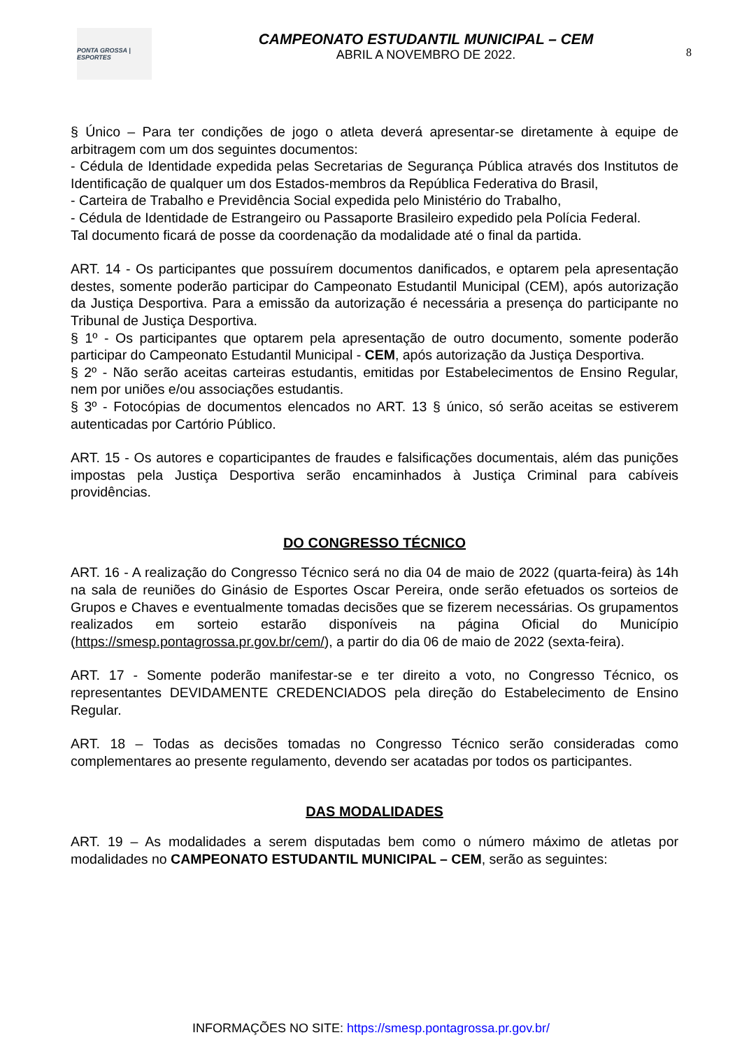PONTA GROSSA | ESPORTES
CAMPEONATO ESTUDANTIL MUNICIPAL – CEM
ABRIL A NOVEMBRO DE 2022.
8
§ Único – Para ter condições de jogo o atleta deverá apresentar-se diretamente à equipe de arbitragem com um dos seguintes documentos:
- Cédula de Identidade expedida pelas Secretarias de Segurança Pública através dos Institutos de Identificação de qualquer um dos Estados-membros da República Federativa do Brasil,
- Carteira de Trabalho e Previdência Social expedida pelo Ministério do Trabalho,
- Cédula de Identidade de Estrangeiro ou Passaporte Brasileiro expedido pela Polícia Federal.
Tal documento ficará de posse da coordenação da modalidade até o final da partida.
ART. 14 - Os participantes que possuírem documentos danificados, e optarem pela apresentação destes, somente poderão participar do Campeonato Estudantil Municipal (CEM), após autorização da Justiça Desportiva. Para a emissão da autorização é necessária a presença do participante no Tribunal de Justiça Desportiva.
§ 1º - Os participantes que optarem pela apresentação de outro documento, somente poderão participar do Campeonato Estudantil Municipal - CEM, após autorização da Justiça Desportiva.
§ 2º - Não serão aceitas carteiras estudantis, emitidas por Estabelecimentos de Ensino Regular, nem por uniões e/ou associações estudantis.
§ 3º - Fotocópias de documentos elencados no ART. 13 § único, só serão aceitas se estiverem autenticadas por Cartório Público.
ART. 15 - Os autores e coparticipantes de fraudes e falsificações documentais, além das punições impostas pela Justiça Desportiva serão encaminhados à Justiça Criminal para cabíveis providências.
DO CONGRESSO TÉCNICO
ART. 16 - A realização do Congresso Técnico será no dia 04 de maio de 2022 (quarta-feira) às 14h na sala de reuniões do Ginásio de Esportes Oscar Pereira, onde serão efetuados os sorteios de Grupos e Chaves e eventualmente tomadas decisões que se fizerem necessárias. Os grupamentos realizados em sorteio estarão disponíveis na página Oficial do Município (https://smesp.pontagrossa.pr.gov.br/cem/), a partir do dia 06 de maio de 2022 (sexta-feira).
ART. 17 - Somente poderão manifestar-se e ter direito a voto, no Congresso Técnico, os representantes DEVIDAMENTE CREDENCIADOS pela direção do Estabelecimento de Ensino Regular.
ART. 18 – Todas as decisões tomadas no Congresso Técnico serão consideradas como complementares ao presente regulamento, devendo ser acatadas por todos os participantes.
DAS MODALIDADES
ART. 19 – As modalidades a serem disputadas bem como o número máximo de atletas por modalidades no CAMPEONATO ESTUDANTIL MUNICIPAL – CEM, serão as seguintes:
INFORMAÇÕES NO SITE: https://smesp.pontagrossa.pr.gov.br/